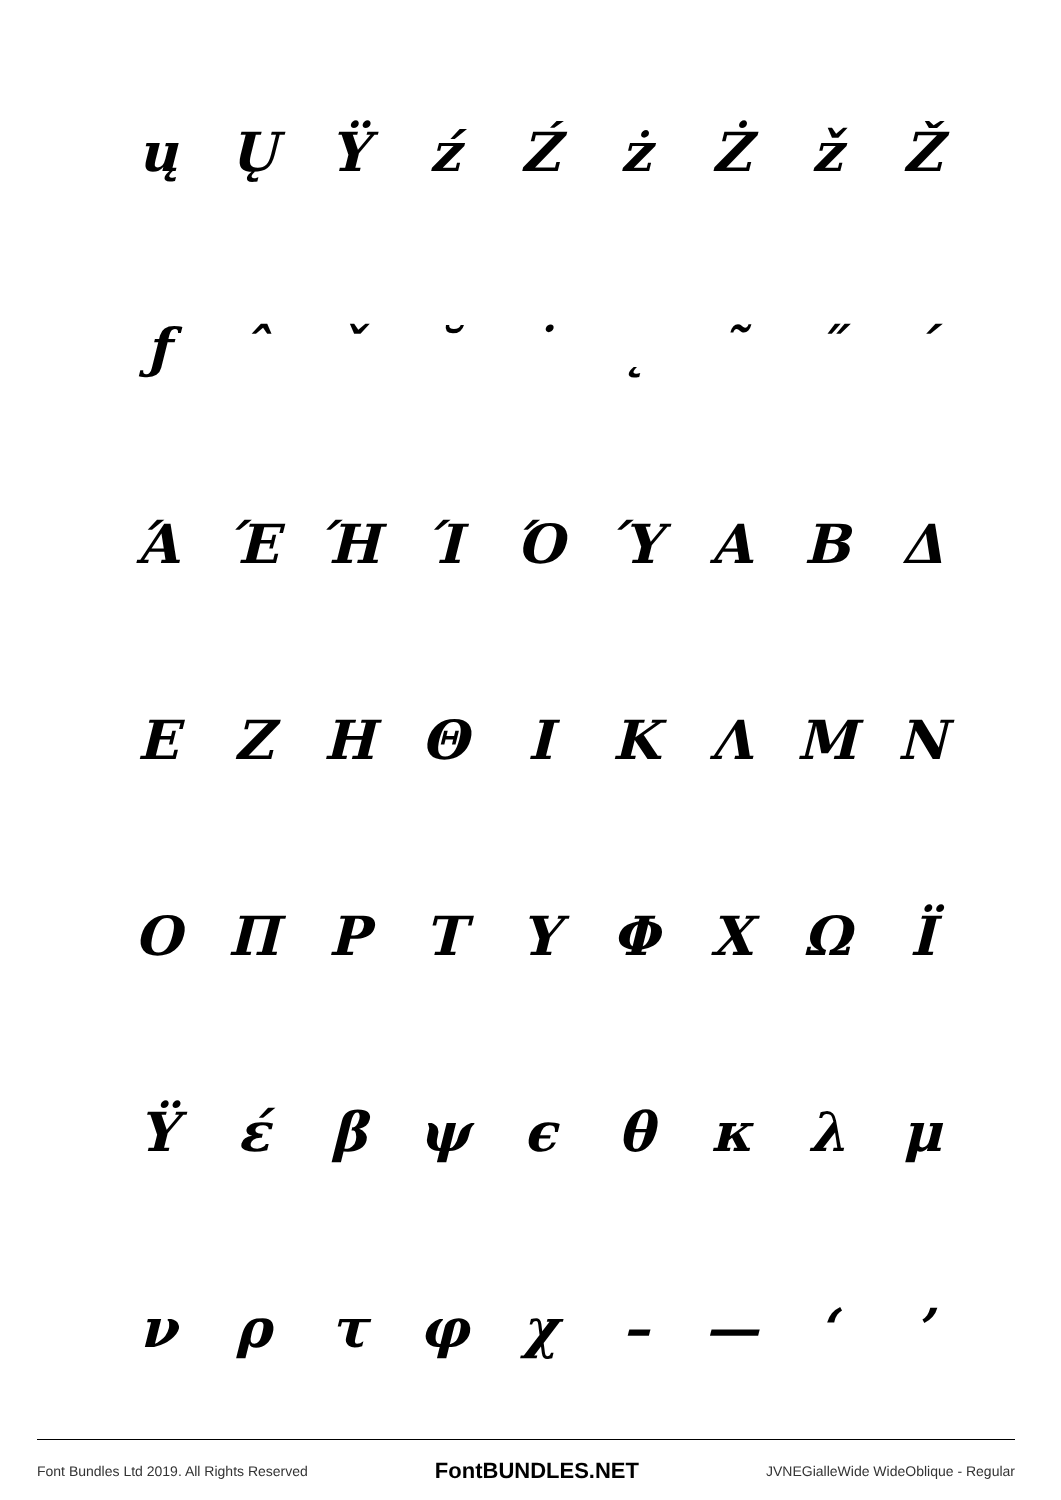ų Ų Ÿ ź Ź ż Ż ž Ž
ƒ ˆ ˇ ˘ ˙ ˛ ˜ ˝ ΄
Ά Έ Ή Ί Ό Ύ Α Β Δ
Ε Ζ Η Θ Ι Κ Λ Μ Ν
Ο Π Ρ Τ Υ Φ Χ Ω Ϊ
Ϋ έ β ψ ϵ θ κ λ μ
ν ρ τ φ χ – — ‘ ’
Font Bundles Ltd 2019. All Rights Reserved FontBUNDLES.NET JVNEGialleWide WideOblique - Regular